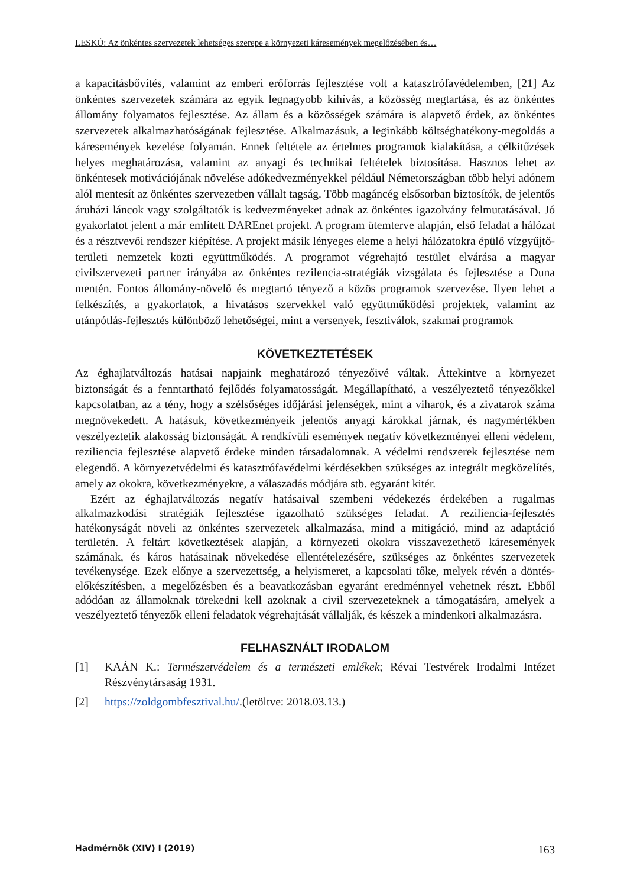LESKÓ: Az önkéntes szervezetek lehetséges szerepe a környezeti káresemények megelőzésében és…
a kapacitásbővítés, valamint az emberi erőforrás fejlesztése volt a katasztrófavédelemben, [21] Az önkéntes szervezetek számára az egyik legnagyobb kihívás, a közösség megtartása, és az önkéntes állomány folyamatos fejlesztése. Az állam és a közösségek számára is alapvető érdek, az önkéntes szervezetek alkalmazhatóságának fejlesztése. Alkalmazásuk, a leginkább költséghatékony-megoldás a káresemények kezelése folyamán. Ennek feltétele az értelmes programok kialakítása, a célkitűzések helyes meghatározása, valamint az anyagi és technikai feltételek biztosítása. Hasznos lehet az önkéntesek motivációjának növelése adókedvezményekkel például Németországban több helyi adónem alól mentesít az önkéntes szervezetben vállalt tagság. Több magáncég elsősorban biztosítók, de jelentős áruházi láncok vagy szolgáltatók is kedvezményeket adnak az önkéntes igazolvány felmutatásával. Jó gyakorlatot jelent a már említett DAREnet projekt. A program ütemterve alapján, első feladat a hálózat és a résztvevői rendszer kiépítése. A projekt másik lényeges eleme a helyi hálózatokra épülő vízgyűjtő-területi nemzetek közti együttműködés. A programot végrehajtó testület elvárása a magyar civilszervezeti partner irányába az önkéntes rezilencia-stratégiák vizsgálata és fejlesztése a Duna mentén. Fontos állomány-növelő és megtartó tényező a közös programok szervezése. Ilyen lehet a felkészítés, a gyakorlatok, a hivatásos szervekkel való együttműködési projektek, valamint az utánpótlás-fejlesztés különböző lehetőségei, mint a versenyek, fesztiválok, szakmai programok
KÖVETKEZTETÉSEK
Az éghajlatváltozás hatásai napjaink meghatározó tényezőivé váltak. Áttekintve a környezet biztonságát és a fenntartható fejlődés folyamatosságát. Megállapítható, a veszélyeztető tényezőkkel kapcsolatban, az a tény, hogy a szélsőséges időjárási jelenségek, mint a viharok, és a zivatarok száma megnövekedett. A hatásuk, következményeik jelentős anyagi károkkal járnak, és nagymértékben veszélyeztetik alakosság biztonságát. A rendkívüli események negatív következményei elleni védelem, reziliencia fejlesztése alapvető érdeke minden társadalomnak. A védelmi rendszerek fejlesztése nem elegendő. A környezetvédelmi és katasztrófavédelmi kérdésekben szükséges az integrált megközelítés, amely az okokra, következményekre, a válaszadás módjára stb. egyaránt kitér.
Ezért az éghajlatváltozás negatív hatásaival szembeni védekezés érdekében a rugalmas alkalmazkodási stratégiák fejlesztése igazolható szükséges feladat. A reziliencia-fejlesztés hatékonyságát növeli az önkéntes szervezetek alkalmazása, mind a mitigáció, mind az adaptáció területén. A feltárt következtések alapján, a környezeti okokra visszavezethető káresemények számának, és káros hatásainak növekedése ellentételezésére, szükséges az önkéntes szervezetek tevékenysége. Ezek előnye a szervezettség, a helyismeret, a kapcsolati tőke, melyek révén a döntés-előkészítésben, a megelőzésben és a beavatkozásban egyaránt eredménnyel vehetnek részt. Ebből adódóan az államoknak törekedni kell azoknak a civil szervezeteknek a támogatására, amelyek a veszélyeztető tényezők elleni feladatok végrehajtását vállalják, és készek a mindenkori alkalmazásra.
FELHASZNÁLT IRODALOM
[1] KAÁN K.: Természetvédelem és a természeti emlékek; Révai Testvérek Irodalmi Intézet Részvénytársaság 1931.
[2] https://zoldgombfesztival.hu/.(letöltve: 2018.03.13.)
Hadmérnök (XIV) I (2019) 163